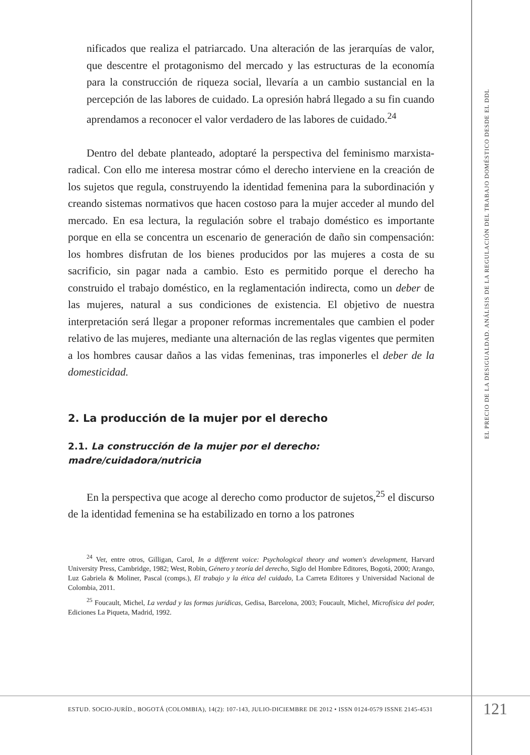EL PRECIO DE LA DESIGUALDAD. ANÁLISIS DE LA REGULACIÓN DEL TRABAJO DOMÉSTICO DESDE EL DDL
nificados que realiza el patriarcado. Una alteración de las jerarquías de valor, que descentre el protagonismo del mercado y las estructuras de la economía para la construcción de riqueza social, llevaría a un cambio sustancial en la percepción de las labores de cuidado. La opresión habrá llegado a su fin cuando aprendamos a reconocer el valor verdadero de las labores de cuidado.<sup>24</sup>
Dentro del debate planteado, adoptaré la perspectiva del feminismo marxista-radical. Con ello me interesa mostrar cómo el derecho interviene en la creación de los sujetos que regula, construyendo la identidad femenina para la subordinación y creando sistemas normativos que hacen costoso para la mujer acceder al mundo del mercado. En esa lectura, la regulación sobre el trabajo doméstico es importante porque en ella se concentra un escenario de generación de daño sin compensación: los hombres disfrutan de los bienes producidos por las mujeres a costa de su sacrificio, sin pagar nada a cambio. Esto es permitido porque el derecho ha construido el trabajo doméstico, en la reglamentación indirecta, como un deber de las mujeres, natural a sus condiciones de existencia. El objetivo de nuestra interpretación será llegar a proponer reformas incrementales que cambien el poder relativo de las mujeres, mediante una alternación de las reglas vigentes que permiten a los hombres causar daños a las vidas femeninas, tras imponerles el deber de la domesticidad.
2. La producción de la mujer por el derecho
2.1. La construcción de la mujer por el derecho:
madre/cuidadora/nutricia
En la perspectiva que acoge al derecho como productor de sujetos,<sup>25</sup> el discurso de la identidad femenina se ha estabilizado en torno a los patrones
<sup>24</sup> Ver, entre otros, Gilligan, Carol, In a different voice: Psychological theory and women's development, Harvard University Press, Cambridge, 1982; West, Robin, Género y teoría del derecho, Siglo del Hombre Editores, Bogotá, 2000; Arango, Luz Gabriela & Moliner, Pascal (comps.), El trabajo y la ética del cuidado, La Carreta Editores y Universidad Nacional de Colombia, 2011.
<sup>25</sup> Foucault, Michel, La verdad y las formas jurídicas, Gedisa, Barcelona, 2003; Foucault, Michel, Microfísica del poder, Ediciones La Piqueta, Madrid, 1992.
ESTUD. SOCIO-JURÍD., BOGOTÁ (COLOMBIA), 14(2): 107-143, JULIO-DICIEMBRE DE 2012 • ISSN 0124-0579 ISSNE 2145-4531
121